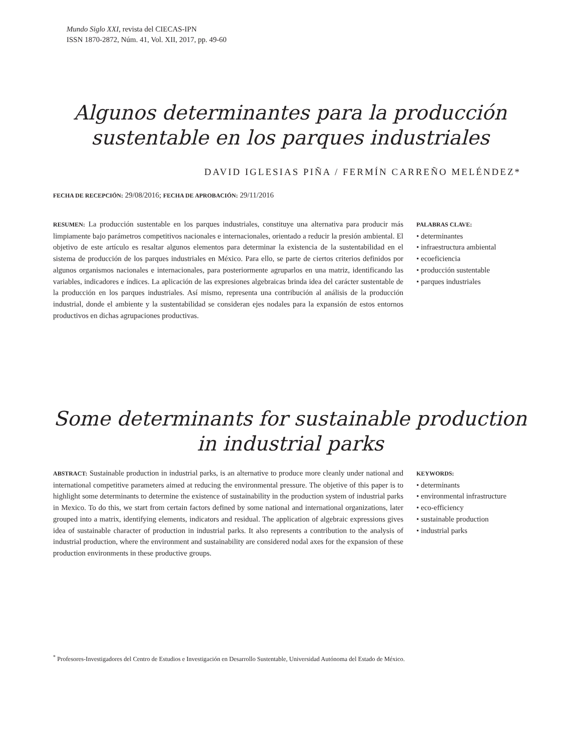Mundo Siglo XXI, revista del CIECAS-IPN
ISSN 1870-2872, Núm. 41, Vol. XII, 2017, pp. 49-60
Algunos determinantes para la producción sustentable en los parques industriales
DAVID IGLESIAS PIÑA / FERMÍN CARREÑO MELÉNDEZ*
FECHA DE RECEPCIÓN: 29/08/2016; FECHA DE APROBACIÓN: 29/11/2016
RESUMEN: La producción sustentable en los parques industriales, constituye una alternativa para producir más limpiamente bajo parámetros competitivos nacionales e internacionales, orientado a reducir la presión ambiental. El objetivo de este artículo es resaltar algunos elementos para determinar la existencia de la sustentabilidad en el sistema de producción de los parques industriales en México. Para ello, se parte de ciertos criterios definidos por algunos organismos nacionales e internacionales, para posteriormente agruparlos en una matriz, identificando las variables, indicadores e índices. La aplicación de las expresiones algebraicas brinda idea del carácter sustentable de la producción en los parques industriales. Así mismo, representa una contribución al análisis de la producción industrial, donde el ambiente y la sustentabilidad se consideran ejes nodales para la expansión de estos entornos productivos en dichas agrupaciones productivas.
PALABRAS CLAVE:
• determinantes
• infraestructura ambiental
• ecoeficiencia
• producción sustentable
• parques industriales
Some determinants for sustainable production in industrial parks
ABSTRACT: Sustainable production in industrial parks, is an alternative to produce more cleanly under national and international competitive parameters aimed at reducing the environmental pressure. The objetive of this paper is to highlight some determinants to determine the existence of sustainability in the production system of industrial parks in Mexico. To do this, we start from certain factors defined by some national and international organizations, later grouped into a matrix, identifying elements, indicators and residual. The application of algebraic expressions gives idea of sustainable character of production in industrial parks. It also represents a contribution to the analysis of industrial production, where the environment and sustainability are considered nodal axes for the expansion of these production environments in these productive groups.
KEYWORDS:
• determinants
• environmental infrastructure
• eco-efficiency
• sustainable production
• industrial parks
<sup>*</sup> Profesores-Investigadores del Centro de Estudios e Investigación en Desarrollo Sustentable, Universidad Autónoma del Estado de México.